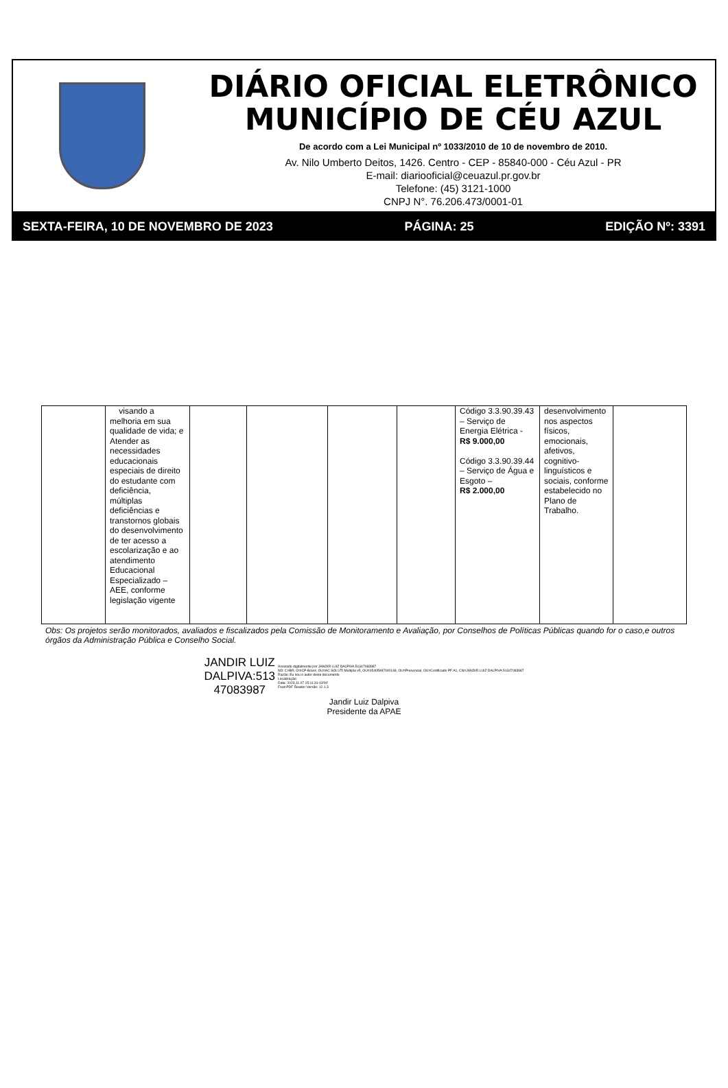DIÁRIO OFICIAL ELETRÔNICO
MUNICÍPIO DE CÉU AZUL
De acordo com a Lei Municipal nº 1033/2010 de 10 de novembro de 2010.
Av. Nilo Umberto Deitos, 1426. Centro - CEP - 85840-000 - Céu Azul - PR
E-mail: diariooficial@ceuazul.pr.gov.br
Telefone: (45) 3121-1000
CNPJ N°. 76.206.473/0001-01
SEXTA-FEIRA, 10 DE NOVEMBRO DE 2023 PÁGINA: 25 EDIÇÃO Nº: 3391
| | visando a melhoria em sua qualidade de vida; e Atender as necessidades educacionais especiais de direito do estudante com deficiência, múltiplas deficiências e transtornos globais do desenvolvimento de ter acesso a escolarização e ao atendimento Educacional Especializado – AEE, conforme legislação vigente | | | | | Código 3.3.90.39.43 – Serviço de Energia Elétrica - R$ 9.000,00 Código 3.3.90.39.44 – Serviço de Água e Esgoto – R$ 2.000,00 | desenvolvimento nos aspectos físicos, emocionais, afetivos, cognitivo-linguísticos e sociais, conforme estabelecido no Plano de Trabalho. | |
Obs: Os projetos serão monitorados, avaliados e fiscalizados pela Comissão de Monitoramento e Avaliação, por Conselhos de Políticas Públicas quando for o caso,e outros órgãos da Administração Pública e Conselho Social.
JANDIR LUIZ
DALPIVA:513
47083987
Assinado digitalmente por JANDIR LUIZ DALPIVA:51347083987
ND: C=BR, O=ICP-Brasil, OU=AC SOLUTI Multipla v5, OU=05405987000148, OU=Presencial, OU=Certificado PF A1, CN=JANDIR LUIZ DALPIVA:51347083987
Razão: Eu sou o autor deste documento
Localização:
Data: 2023.11.07 15:11:31-03'00'
Foxit PDF Reader Versão: 12.1.3
Jandir Luiz Dalpiva
Presidente da APAE